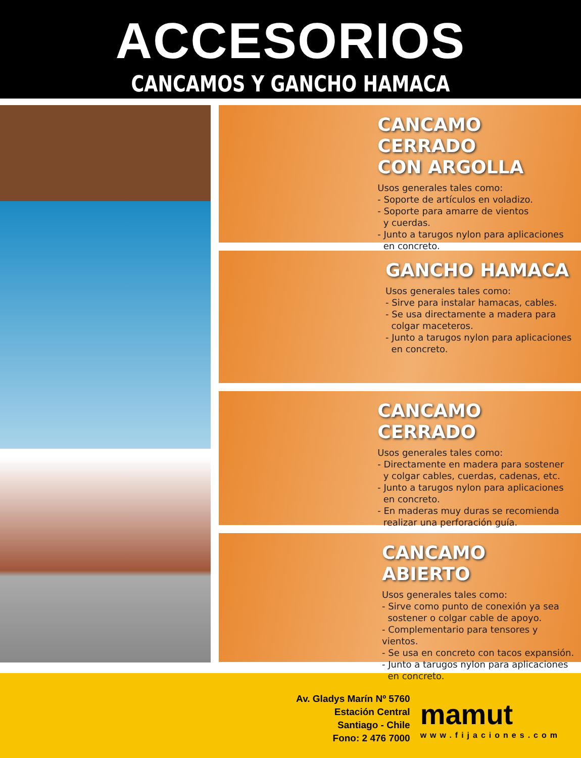ACCESORIOS
CANCAMOS Y GANCHO HAMACA
CANCAMO CERRADO
CON ARGOLLA
Usos generales tales como:
- Soporte de artículos en voladizo.
- Soporte para amarre de vientos
y cuerdas.
- Junto a tarugos nylon para aplicaciones
en concreto.
GANCHO HAMACA
Usos generales tales como:
- Sirve para instalar hamacas, cables.
- Se usa directamente a madera para
colgar maceteros.
- Junto a tarugos nylon para aplicaciones
en concreto.
CANCAMO CERRADO
Usos generales tales como:
- Directamente en madera para sostener
y colgar cables, cuerdas, cadenas, etc.
- Junto a tarugos nylon para aplicaciones
en concreto.
- En maderas muy duras se recomienda
realizar una perforación guía.
CANCAMO ABIERTO
Usos generales tales como:
- Sirve como punto de conexión ya sea
sostener o colgar cable de apoyo.
- Complementario para tensores y vientos.
- Se usa en concreto con tacos expansión.
- Junto a tarugos nylon para aplicaciones
en concreto.
Av. Gladys Marín Nº 5760
Estación Central
Santiago - Chile
Fono: 2 476 7000
mamut
www.fijaciones.com